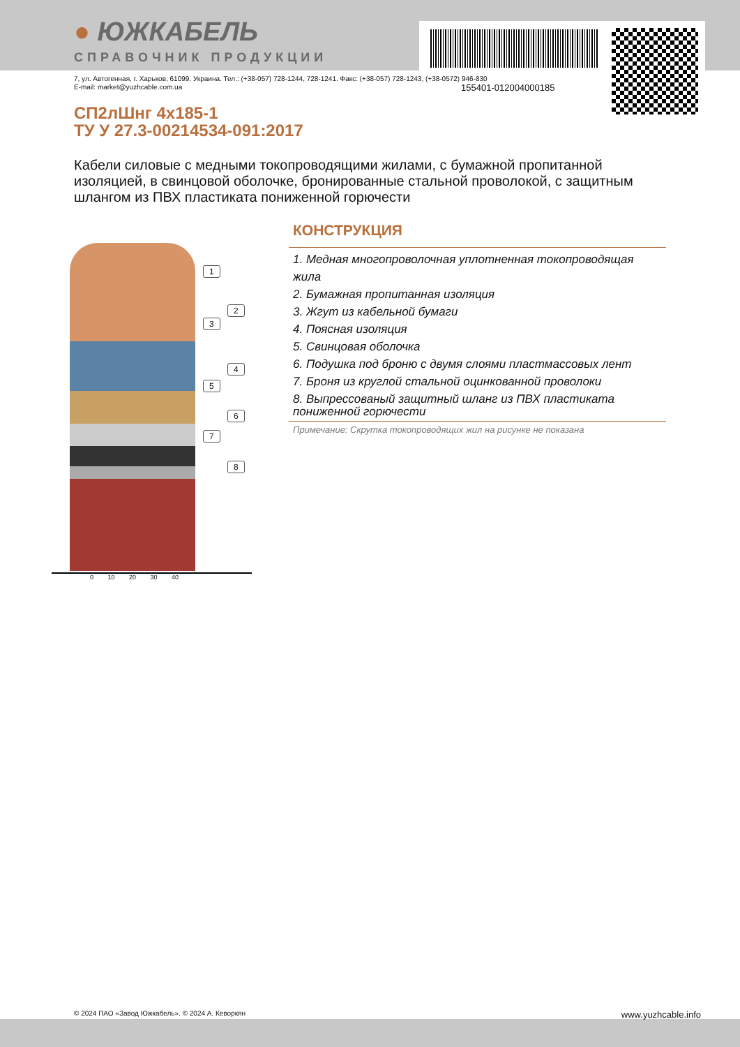155401-012004000185
● ЮЖКАБЕЛЬ
СПРАВОЧНИК ПРОДУКЦИИ
7, ул. Автогенная, г. Харьков, 61099, Украина. Тел.: (+38-057) 728-1244, 728-1241. Факс: (+38-057) 728-1243, (+38-0572) 946-830
E-mail: market@yuzhcable.com.ua
СП2лШнг 4x185-1
ТУ У 27.3-00214534-091:2017
Кабели силовые с медными токопроводящими жилами, с бумажной пропитанной изоляцией, в свинцовой оболочке, бронированные стальной проволокой, с защитным шлангом из ПВХ пластиката пониженной горючести
1
2
3
4
5
6
7
8
0 10 20 30 40
КОНСТРУКЦИЯ
1. Медная многопроволочная уплотненная токопроводящая жила
2. Бумажная пропитанная изоляция
3. Жгут из кабельной бумаги
4. Поясная изоляция
5. Свинцовая оболочка
6. Подушка под броню с двумя слоями пластмассовых лент
7. Броня из круглой стальной оцинкованной проволоки
8. Выпрессованый защитный шланг из ПВХ пластиката пониженной горючести
Примечание: Скрутка токопроводящих жил на рисунке не показана
© 2024 ПАО «Завод Южкабель». © 2024 А. Кеворкян www.yuzhcable.info